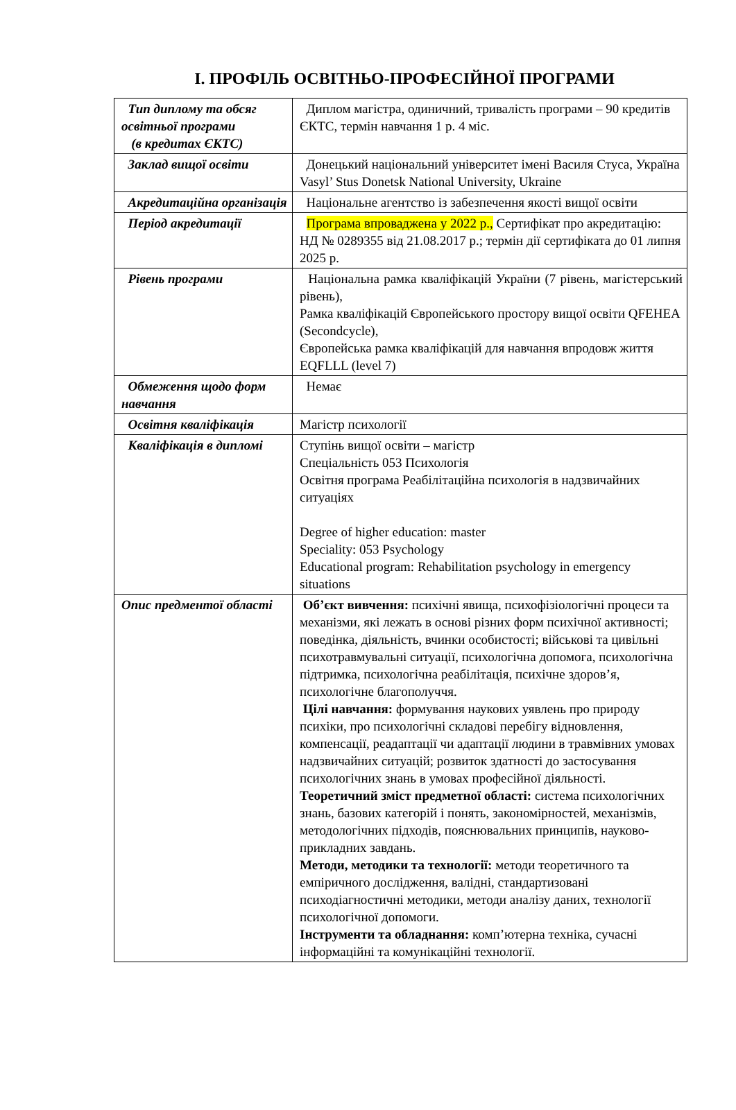І. ПРОФІЛЬ ОСВІТНЬО-ПРОФЕСІЙНОЇ ПРОГРАМИ
| Тип диплому та обсяг освітньої програми (в кредитах ЄКТС) | Диплом магістра, одиничний, тривалість програми – 90 кредитів ЄКТС, термін навчання 1 р. 4 міс. |
| Заклад вищої освіти | Донецький національний університет імені Василя Стуса, Україна Vasyl’ Stus Donetsk National University, Ukraine |
| Акредитаційна організація | Національне агентство із забезпечення якості вищої освіти |
| Період акредитації | Програма впроваджена у 2022 р., Сертифікат про акредитацію: НД № 0289355 від 21.08.2017 р.; термін дії сертифіката до 01 липня 2025 р. |
| Рівень програми | Національна рамка кваліфікацій України (7 рівень, магістерський рівень), Рамка кваліфікацій Європейського простору вищої освіти QFEHEA (Secondcycle), Європейська рамка кваліфікацій для навчання впродовж життя EQFLLL (level 7) |
| Обмеження щодо форм навчання | Немає |
| Освітня кваліфікація | Магістр психології |
| Кваліфікація в дипломі | Ступінь вищої освіти – магістр Спеціальність 053 Психологія Освітня програма Реабілітаційна психологія в надзвичайних ситуаціях Degree of higher education: master Speciality: 053 Psychology Educational program: Rehabilitation psychology in emergency situations |
| Опис предментої області | Об’єкт вивчення: психічні явища, психофізіологічні процеси та механізми, які лежать в основі різних форм психічної активності; поведінка, діяльність, вчинки особистості; військові та цивільні психотравмувальні ситуації, психологічна допомога, психологічна підтримка, психологічна реабілітація, психічне здоров’я, психологічне благополуччя. Цілі навчання: формування наукових уявлень про природу психіки, про психологічні складові перебігу відновлення, компенсації, реадаптації чи адаптації людини в травмівних умовах надзвичайних ситуацій; розвиток здатності до застосування психологічних знань в умовах професійної діяльності. Теоретичний зміст предметної області: система психологічних знань, базових категорій і понять, закономірностей, механізмів, методологічних підходів, пояснювальних принципів, науково-прикладних завдань. Методи, методики та технології: методи теоретичного та емпіричного дослідження, валідні, стандартизовані психодіагностичні методики, методи аналізу даних, технології психологічної допомоги. Інструменти та обладнання: комп’ютерна техніка, сучасні інформаційні та комунікаційні технології. |